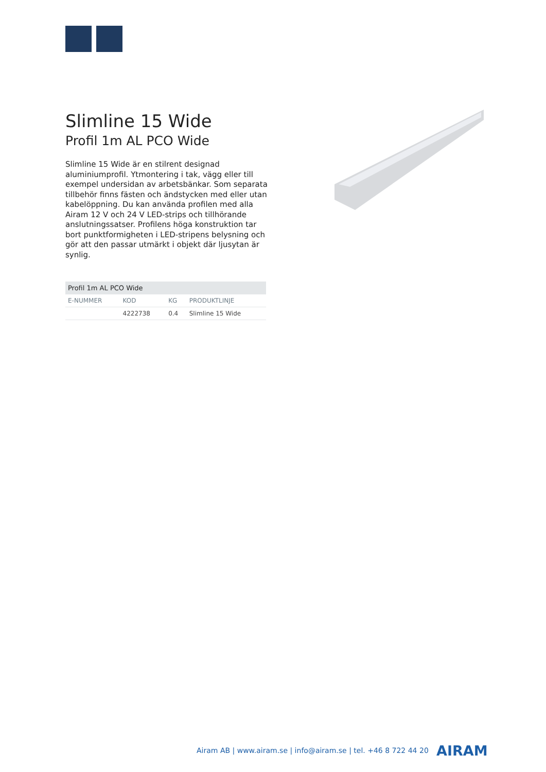Slimline 15 Wide
Profil 1m AL PCO Wide
Slimline 15 Wide är en stilrent designad aluminiumprofil. Ytmontering i tak, vägg eller till exempel undersidan av arbetsbänkar. Som separata tillbehör finns fästen och ändstycken med eller utan kabelöppning. Du kan använda profilen med alla Airam 12 V och 24 V LED-strips och tillhörande anslutningssatser. Profilens höga konstruktion tar bort punktformigheten i LED-stripens belysning och gör att den passar utmärkt i objekt där ljusytan är synlig.
Profil 1m AL PCO Wide
| E-NUMMER | KOD | KG | PRODUKTLINJE |
| --- | --- | --- | --- |
| | 4222738 | 0.4 | Slimline 15 Wide |
Airam AB | www.airam.se | info@airam.se | tel. +46 8 722 44 20
AIRAM